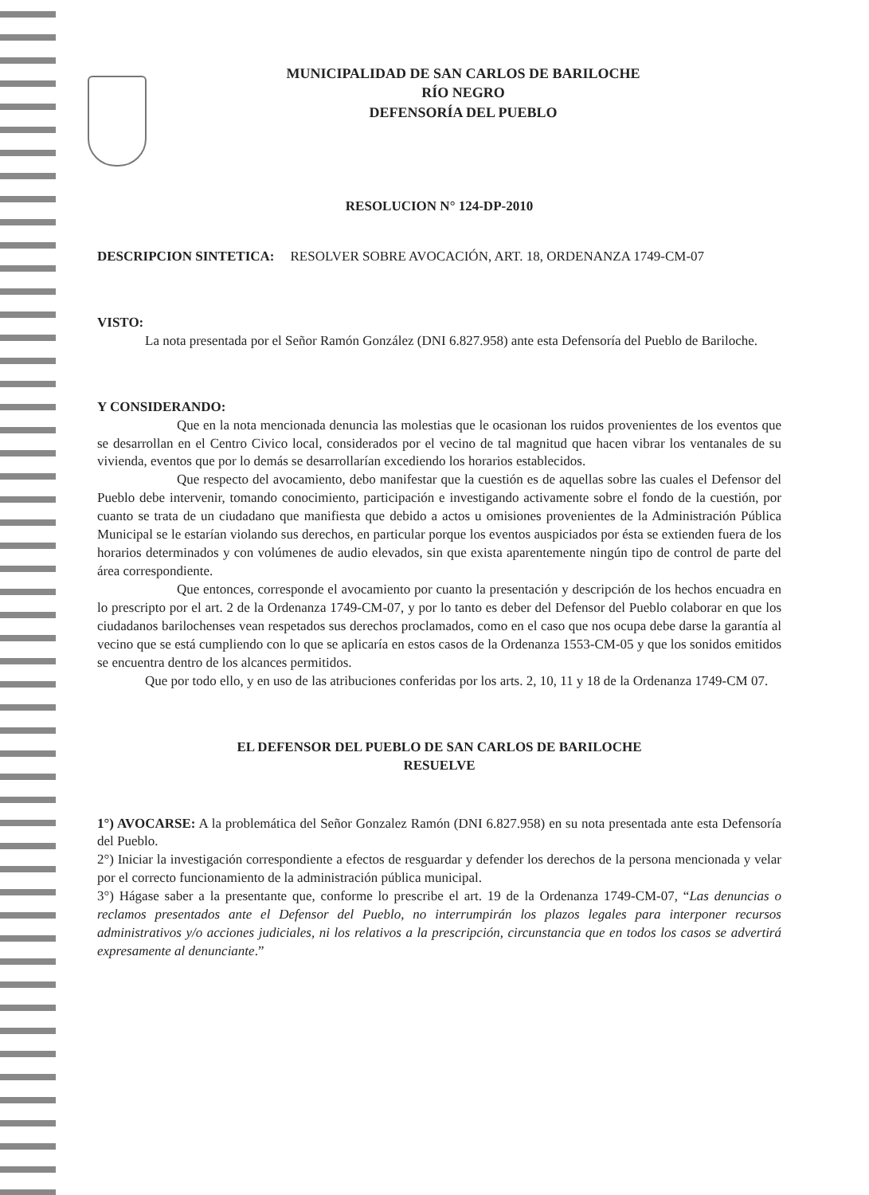MUNICIPALIDAD DE SAN CARLOS DE BARILOCHE
RÍO NEGRO
DEFENSORÍA DEL PUEBLO
RESOLUCION N° 124-DP-2010
DESCRIPCION SINTETICA: RESOLVER SOBRE AVOCACIÓN, ART. 18, ORDENANZA 1749-CM-07
VISTO:
La nota presentada por el Señor Ramón González (DNI 6.827.958) ante esta Defensoría del Pueblo de Bariloche.
Y CONSIDERANDO:
Que en la nota mencionada denuncia las molestias que le ocasionan los ruidos provenientes de los eventos que se desarrollan en el Centro Civico local, considerados por el vecino de tal magnitud que hacen vibrar los ventanales de su vivienda, eventos que por lo demás se desarrollarían excediendo los horarios establecidos.
Que respecto del avocamiento, debo manifestar que la cuestión es de aquellas sobre las cuales el Defensor del Pueblo debe intervenir, tomando conocimiento, participación e investigando activamente sobre el fondo de la cuestión, por cuanto se trata de un ciudadano que manifiesta que debido a actos u omisiones provenientes de la Administración Pública Municipal se le estarían violando sus derechos, en particular porque los eventos auspiciados por ésta se extienden fuera de los horarios determinados y con volúmenes de audio elevados, sin que exista aparentemente ningún tipo de control de parte del área correspondiente.
Que entonces, corresponde el avocamiento por cuanto la presentación y descripción de los hechos encuadra en lo prescripto por el art. 2 de la Ordenanza 1749-CM-07, y por lo tanto es deber del Defensor del Pueblo colaborar en que los ciudadanos barilochenses vean respetados sus derechos proclamados, como en el caso que nos ocupa debe darse la garantía al vecino que se está cumpliendo con lo que se aplicaría en estos casos de la Ordenanza 1553-CM-05 y que los sonidos emitidos se encuentra dentro de los alcances permitidos.
Que por todo ello, y en uso de las atribuciones conferidas por los arts. 2, 10, 11 y 18 de la Ordenanza 1749-CM 07.
EL DEFENSOR DEL PUEBLO DE SAN CARLOS DE BARILOCHE
RESUELVE
1°) AVOCARSE: A la problemática del Señor Gonzalez Ramón (DNI 6.827.958) en su nota presentada ante esta Defensoría del Pueblo.
2°) Iniciar la investigación correspondiente a efectos de resguardar y defender los derechos de la persona mencionada y velar por el correcto funcionamiento de la administración pública municipal.
3°) Hágase saber a la presentante que, conforme lo prescribe el art. 19 de la Ordenanza 1749-CM-07, “Las denuncias o reclamos presentados ante el Defensor del Pueblo, no interrumpirán los plazos legales para interponer recursos administrativos y/o acciones judiciales, ni los relativos a la prescripción, circunstancia que en todos los casos se advertirá expresamente al denunciante.”